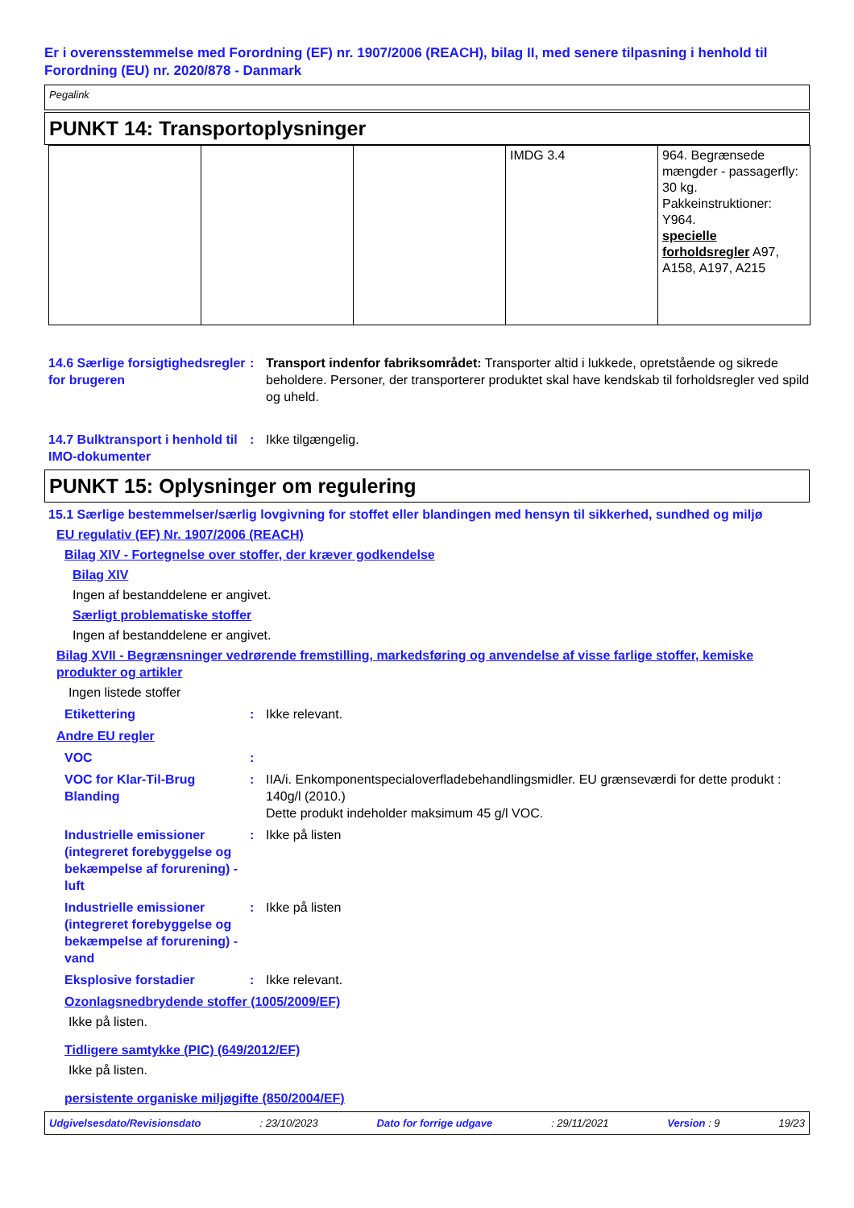Er i overensstemmelse med Forordning (EF) nr. 1907/2006 (REACH), bilag II, med senere tilpasning i henhold til Forordning (EU) nr. 2020/878 - Danmark
Pegalink
PUNKT 14: Transportoplysninger
| | | | IMDG 3.4 | 964. Begrænsede mængder - passagerfly: 30 kg. Pakkeinstruktioner: Y964. specielle forholdsregler A97, A158, A197, A215 |
14.6 Særlige forsigtighedsregler for brugeren
: Transport indenfor fabriksområdet: Transporter altid i lukkede, opretstående og sikrede beholdere. Personer, der transporterer produktet skal have kendskab til forholdsregler ved spild og uheld.
14.7 Bulktransport i henhold til IMO-dokumenter
: Ikke tilgængelig.
PUNKT 15: Oplysninger om regulering
15.1 Særlige bestemmelser/særlig lovgivning for stoffet eller blandingen med hensyn til sikkerhed, sundhed og miljø
EU regulativ (EF) Nr. 1907/2006 (REACH)
Bilag XIV - Fortegnelse over stoffer, der kræver godkendelse
Bilag XIV
Ingen af bestanddelene er angivet.
Særligt problematiske stoffer
Ingen af bestanddelene er angivet.
Bilag XVII - Begrænsninger vedrørende fremstilling, markedsføring og anvendelse af visse farlige stoffer, kemiske produkter og artikler
Ingen listede stoffer
Etikettering : Ikke relevant.
Andre EU regler
VOC :
VOC for Klar-Til-Brug Blanding
: IIA/i. Enkomponentspecialoverfladebehandlingsmidler. EU grænseværdi for dette produkt : 140g/l (2010.)
Dette produkt indeholder maksimum 45 g/l VOC.
Industrielle emissioner (integreret forebyggelse og bekæmpelse af forurening) - luft
: Ikke på listen
Industrielle emissioner (integreret forebyggelse og bekæmpelse af forurening) - vand
: Ikke på listen
Eksplosive forstadier : Ikke relevant.
Ozonlagsnedbrydende stoffer (1005/2009/EF)
Ikke på listen.
Tidligere samtykke (PIC) (649/2012/EF)
Ikke på listen.
persistente organiske miljøgifte (850/2004/EF)
Udgivelsesdato/Revisionsdato: 23/10/2023 Dato for forrige udgave: 29/11/2021 Version : 9 19/23